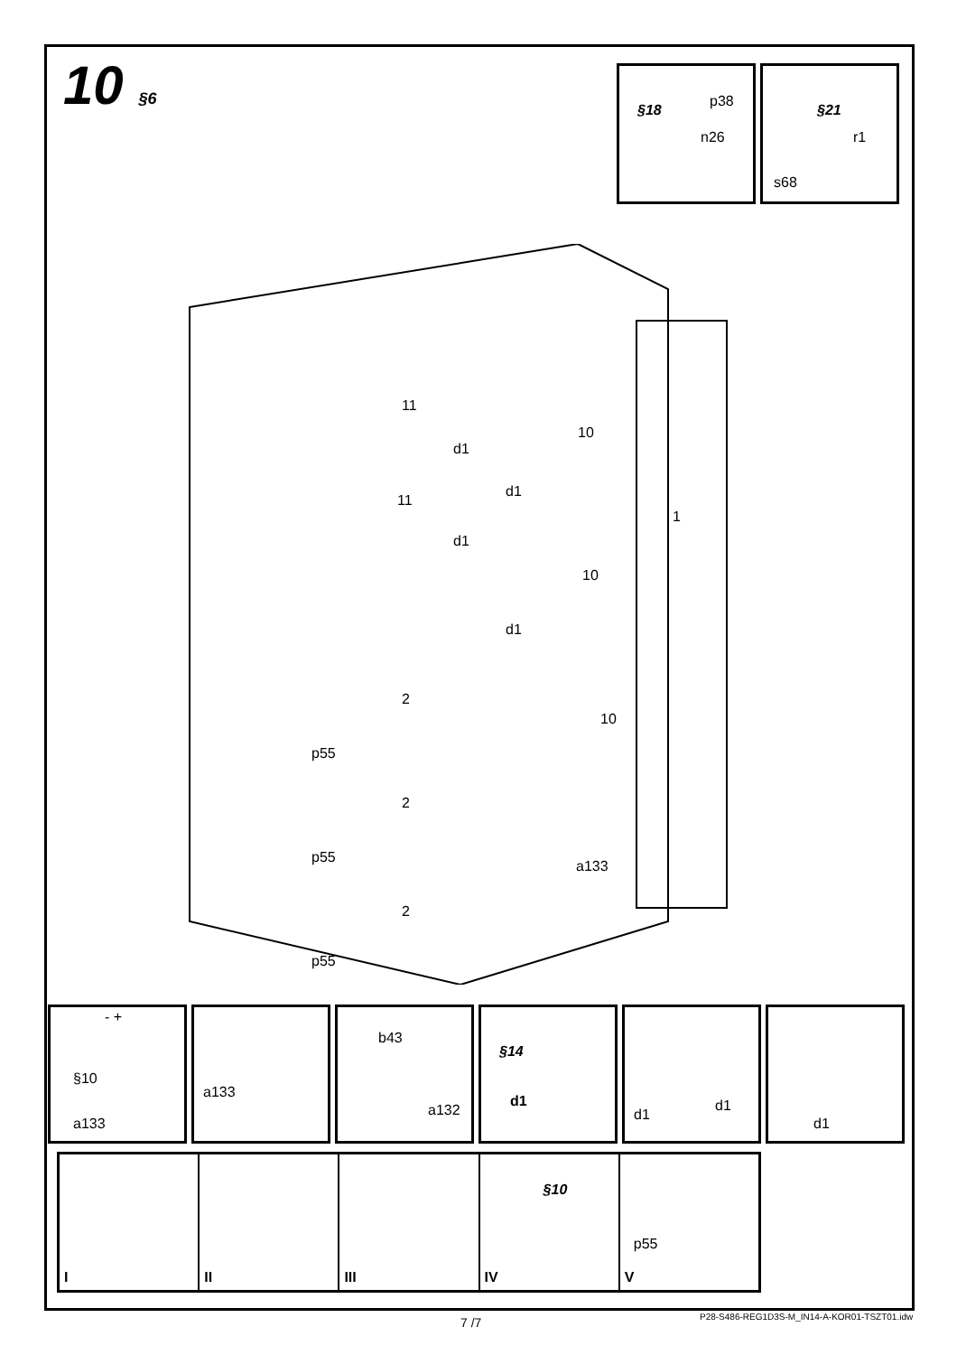10 §6
§18
p38
n26
§21
r1
s68
11
10
d1
d1
11
1
d1
10
d1
2
10
p55
2
p55
a133
2
p55
- +
§10
a133
a133
b43
a132
§14
d1
d1
d1
d1
I
II
III
§10
IV
p55
V
7 /7
P28-S486-REG1D3S-M_IN14-A-KOR01-TSZT01.idw